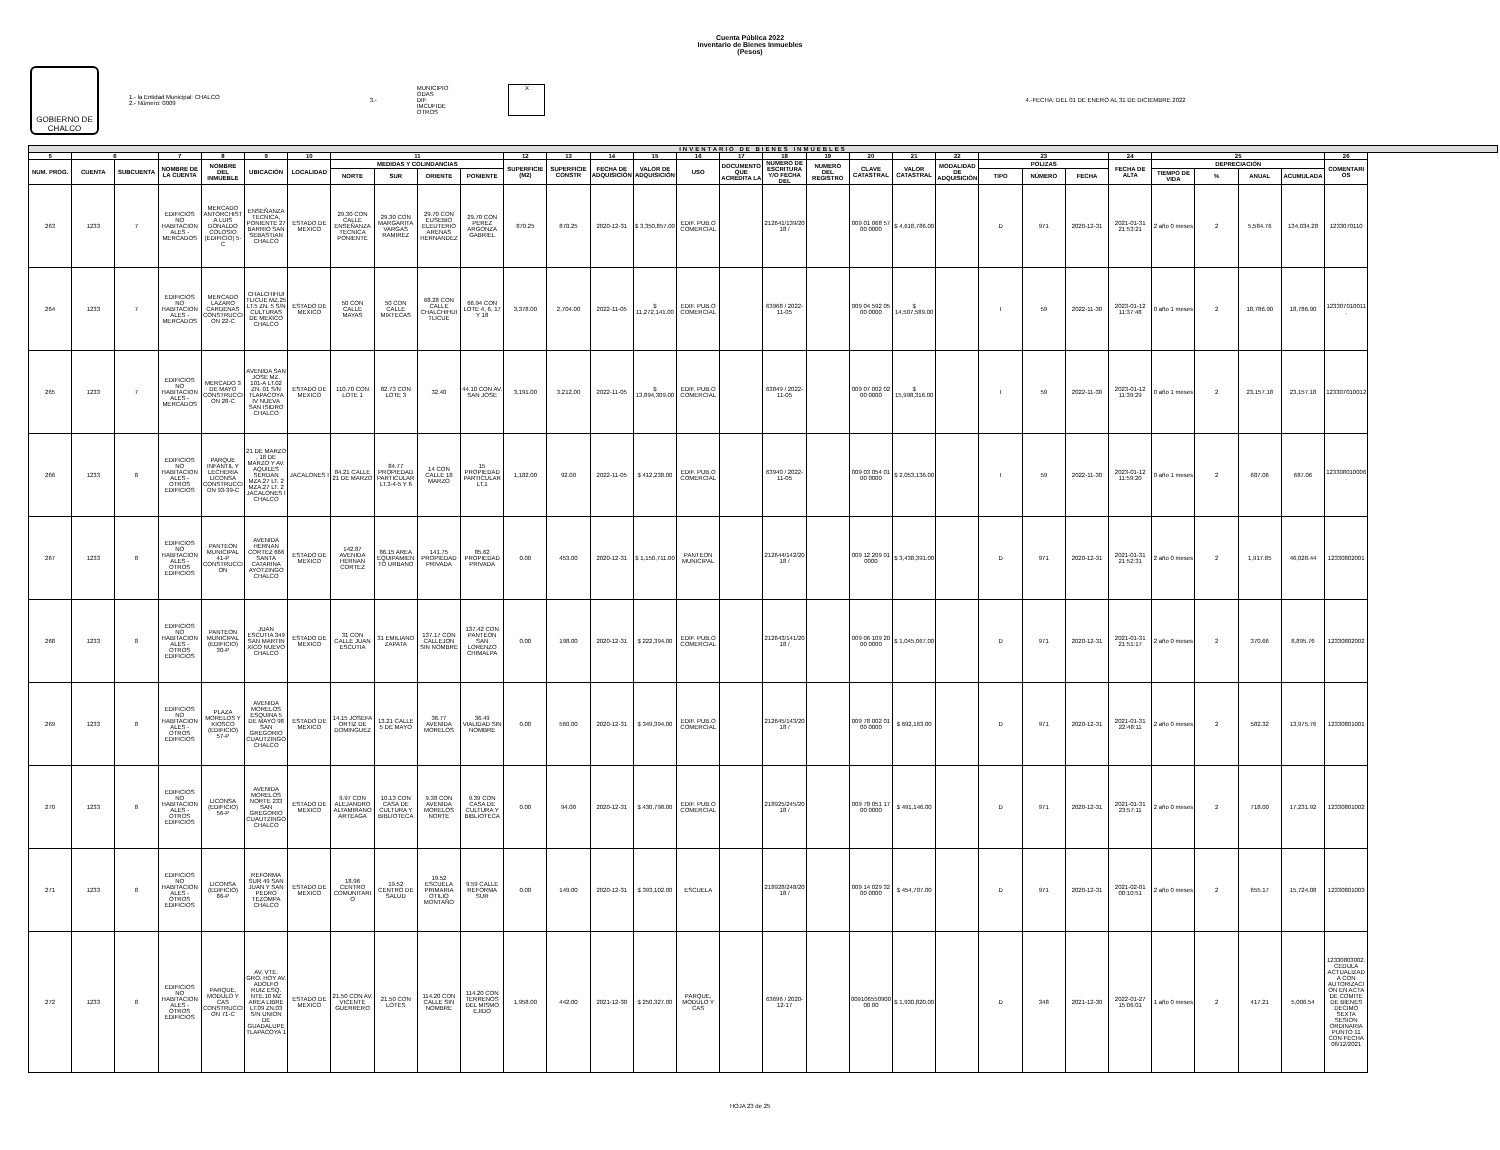Cuenta Pública 2022
Inventario de Bienes Inmuebles
(Pesos)
GOBIERNO DE CHALCO
1.- la Entidad Municipal: CHALCO
2.- Número: 0009
3.-
MUNICIPIO
ODAS
DIF
IMCUFIDE
OTROS
X
4.-FECHA: DEL 01 DE ENERO AL 31 DE DICIEMBRE 2022
| INVENTARIO DE BIENES INMUEBLES | | | | | | | | | | | | | | | | | | | | | | | | | | | | | | |
| 5 | 6 | | 7 | 8 | 9 | 10 | 11 | | | | 12 | 13 | 14 | 15 | 16 | 17 | 18 | 19 | 20 | 21 | 22 | 23 | | | 24 | 25 | | | | 26 |
| NUM. PROG. | CUENTA | SUBCUENTA | NOMBRE DE LA CUENTA | NOMBRE DEL INMUEBLE | UBICACIÓN | LOCALIDAD | MEDIDAS Y COLINDANCIAS | | | | SUPERFICIE (M2) | SUPERFICIE CONSTR | FECHA DE ADQUISICIÓN | VALOR DE ADQUISICIÓN | USO | DOCUMENTO QUE ACREDITA LA | NUMERO DE ESCRITURA Y/O FECHA DEL | NUMERO DEL REGISTRO | CLAVE CATASTRAL | VALOR CATASTRAL | MODALIDAD DE ADQUISICIÓN | POLIZAS | | | FECHA DE ALTA | DEPRECIACIÓN | | | | COMENTARIOS |
| | | | | | | | NORTE | SUR | ORIENTE | PONIENTE | | | | | | | | | | | | TIPO | NÚMERO | FECHA | | TIEMPO DE VIDA | % | ANUAL | ACUMULADA | |
| 263 | 1233 | 7 | EDIFICIOS NO HABITACIONALES - MERCADOS | MERCADO ANTORCHISTA LUIS DONALDO COLOSIO (EDIFICIO) 5-C | ENSEÑANZA TECNICA, PONIENTE 27 BARRIO SAN SEBASTIAN CHALCO | ESTADO DE MEXICO | 29.30 CON CALLE ENSEÑANZA TECNICA PONIENTE | 29.30 CON MARGARITA VARGAS RAMIREZ | 29.70 CON EUSEBIO ELEUTERIO ARENAS HERNANDEZ | 29.70 CON PEREZ ARGONZA GABRIEL | 870.25 | 870.25 | 2020-12-31 | $ 3,350,857.00 | EDIF. PUB.O COMERCIAL | | 212641/139/2018 / | | 009 01 068 57 00 0000 | $ 4,618,786.00 | | D | 971 | 2020-12-31 | 2021-01-31 21:53:21 | 2 año 0 meses | 2 | 5,584.76 | 134,034.28 | 1233070110 |
| 264 | 1233 | 7 | EDIFICIOS NO HABITACIONALES - MERCADOS | MERCADO LAZARO CARDENAS CONSTRUCCION 22-C | CHALCHIHUITLICUE MZ.25 LT.5 ZN. 5 S/N CULTURAS DE MEXICO CHALCO | ESTADO DE MEXICO | 50 CON CALLE MAYAS | 50 CON CALLE MIXTECAS | 68.28 CON CALLE CHALCHIHUITLICUE | 66.94 CON LOTE 4, 6, 17 Y 18 | 3,378.00 | 2,704.00 | 2022-11-05 | $ 11,272,141.00 | EDIF. PUB.O COMERCIAL | | 63968 / 2022-11-05 | | 009 04 592 05 00 0000 | $ 14,507,589.00 | | I | 59 | 2022-11-30 | 2023-01-12 11:37:48 | 0 año 1 meses | 2 | 18,786.90 | 18,786.90 | 123307010011. |
| 265 | 1233 | 7 | EDIFICIOS NO HABITACIONALES - MERCADOS | MERCADO 3 DE MAYO CONSTRUCCION 28-C | AVENIDA SAN JOSE MZ. 101-A LT.02 ZN. 01 S/N TLAPACOYA IV NUEVA SAN ISIDRO CHALCO | ESTADO DE MEXICO | 110.70 CON LOTE 1 | 82.73 CON LOTE 3 | 32.40 | 44.10 CON AV. SAN JOSE | 3,191.00 | 3,212.00 | 2022-11-05 | $ 13,894,309.00 | EDIF. PUB.O COMERCIAL | | 63849 / 2022-11-05 | | 009 07 002 02 00 0000 | $ 15,998,316.00 | | I | 59 | 2022-11-30 | 2023-01-12 11:39:29 | 0 año 1 meses | 2 | 23,157.18 | 23,157.18 | 123307010012 |
| 266 | 1233 | 8 | EDIFICIOS NO HABITACIONALES - OTROS EDIFICIOS | PARQUE INFANTIL Y LECHERIA LICONSA CONSTRUCCION 93-39-C | 21 DE MARZO , 18 DE MARZO Y AV. AQUILES SERDAN MZA.27 LT. 2 MZA.27 LT. 2 JACALONES I CHALCO | JACALONES I | 84.21 CALLE 21 DE MARZO | 84.77 PROPIEDAD PARTICULAR LT.3-4-5 Y 6 | 14 CON CALLE 18 MARZO | 15 PROPIEDAD PARTICULAR LT.1 | 1,182.00 | 92.00 | 2022-11-05 | $ 412,238.00 | EDIF. PUB.O COMERCIAL | | 63940 / 2022-11-05 | | 009 03 054 01 00 0000 | $ 2,053,136.00 | | I | 59 | 2022-11-30 | 2023-01-12 11:59:20 | 0 año 1 meses | 2 | 687.06 | 687.06 | 123308010006. |
| 267 | 1233 | 8 | EDIFICIOS NO HABITACIONALES - OTROS EDIFICIOS | PANTEON MUNICIPAL 41-P CONSTRUCCION | AVENIDA HERNAN CORTEZ 666 SANTA CATARINA AYOTZINGO CHALCO | ESTADO DE MEXICO | 142.87 AVENIDA HERNAN CORTEZ | 86.15 AREA EQUIPAMIENTO URBANO | 141.75 PROPIEDAD PRIVADA | 85.62 PROPIEDAD PRIVADA | 0.00 | 453.00 | 2020-12-31 | $ 1,150,711.00 | PANTEON MUNICIPAL | | 212644/142/2018 / | | 009 12 209 01 0000 | $ 3,438,391.00 | | D | 971 | 2020-12-31 | 2021-01-31 21:52:31 | 2 año 0 meses | 2 | 1,917.85 | 46,028.44 | 12330802001 |
| 268 | 1233 | 8 | EDIFICIOS NO HABITACIONALES - OTROS EDIFICIOS | PANTEON MUNICIPAL (EDIFICIO) 30-P | JUAN ESCUTIA 349 SAN MARTIN XICO NUEVO CHALCO | ESTADO DE MEXICO | 31 CON CALLE JUAN ESCUTIA | 31 EMILIANO ZAPATA | 137.17 CON CALLEJON SIN NOMBRE | 137.42 CON PANTEON SAN LORENZO CHIMALPA | 0.00 | 198.00 | 2020-12-31 | $ 222,394.00 | EDIF. PUB.O COMERCIAL | | 212643/141/2018 / | | 009 06 109 20 00 0000 | $ 1,045,067.00 | | D | 971 | 2020-12-31 | 2021-01-31 21:51:17 | 2 año 0 meses | 2 | 370.66 | 8,895.76 | 12330802002 |
| 269 | 1233 | 8 | EDIFICIOS NO HABITACIONALES - OTROS EDIFICIOS | PLAZA MORELOS Y KIOSCO (EDIFICIO) 57-P | AVENIDA MORELOS ESQUINA 5 DE MAYO 98 SAN GREGORIO CUAUTZINGO CHALCO | ESTADO DE MEXICO | 14.15 JOSEFA ORTIZ DE DOMINGUEZ | 13.21 CALLE 5 DE MAYO | 36.77 AVENIDA MORELOS | 36.49 VIALIDAD SIN NOMBRE | 0.00 | 560.00 | 2020-12-31 | $ 349,394.00 | EDIF. PUB.O COMERCIAL | | 212645/143/2018 / | | 009 78 002 01 00 0000 | $ 692,163.00 | | D | 971 | 2020-12-31 | 2021-01-31 22:48:11 | 2 año 0 meses | 2 | 582.32 | 13,975.76 | 12330801001 |
| 270 | 1233 | 8 | EDIFICIOS NO HABITACIONALES - OTROS EDIFICIOS | LICONSA (EDIFICIO) 56-P | AVENIDA MORELOS NORTE 233 SAN GREGORIO CUAUTZINGO CHALCO | ESTADO DE MEXICO | 9.97 CON ALEJANDRO ALTAMIRANO ARTEAGA | 10.13 CON CASA DE CULTURA Y BIBLIOTECA | 9.38 CON AVENIDA MORELOS NORTE | 9.39 CON CASA DE CULTURA Y BIBLIOTECA | 0.00 | 94.00 | 2020-12-31 | $ 430,798.00 | EDIF. PUB.O COMERCIAL | | 218925/245/2018 / | | 009 78 051 17 00 0000 | $ 491,146.00 | | D | 971 | 2020-12-31 | 2021-01-31 23:57:11 | 2 año 0 meses | 2 | 718.00 | 17,231.92 | 12330801002 |
| 271 | 1233 | 8 | EDIFICIOS NO HABITACIONALES - OTROS EDIFICIOS | LICONSA (EDIFICIO) 86-P | REFORMA SUR 49 SAN JUAN Y SAN PEDRO TEZOMPA CHALCO | ESTADO DE MEXICO | 18.96 CENTRO COMUNITARIO | 19.52 CENTRO DE SALUD | 19.52 ESCUELA PRIMARIA OTILIO MONTAÑO | 9.59 CALLE REFORMA SUR | 0.00 | 149.00 | 2020-12-31 | $ 393,102.00 | ESCUELA | | 218928/248/2018 / | | 009 14 029 32 00 0000 | $ 454,707.00 | | D | 971 | 2020-12-31 | 2021-02-01 00:10:51 | 2 año 0 meses | 2 | 655.17 | 15,724.08 | 12330801003 |
| 272 | 1233 | 8 | EDIFICIOS NO HABITACIONALES - OTROS EDIFICIOS | PARQUE, MODULO Y CAS CONSTRUCCION 71-C | AV. VTE. GRO. HOY AV. ADOLFO RUIZ ESQ. NTE.10 MZ AREA LIBRE LT.09 ZN.03 S/N UNION DE GUADALUPE TLAPACOYA 1 | ESTADO DE MEXICO | 21.50 CON AV. VICENTE GUERRERO | 21.50 CON LOTES | 114.20 CON CALLE SIN NOMBRE | 114.20 CON TERRENOS DEL MISMO EJIDO | 1,958.00 | 442.00 | 2021-12-30 | $ 250,327.00 | PARQUE, MODULO Y CAS | | 63696 / 2020-12-17 | | 00910655090000 00 | $ 1,930,820.00 | | D | 348 | 2021-12-30 | 2022-01-27 15:06:01 | 1 año 0 meses | 2 | 417.21 | 5,006.54 | 12330803002. CEDULA ACTUALIZADA CON AUTORIZACION EN ACTA DE COMITE DE BIENES DECIMO SEXTA SESION ORDINARIA PUNTO 11 CON FECHA 06/12/2021 |
HOJA 23 de 25